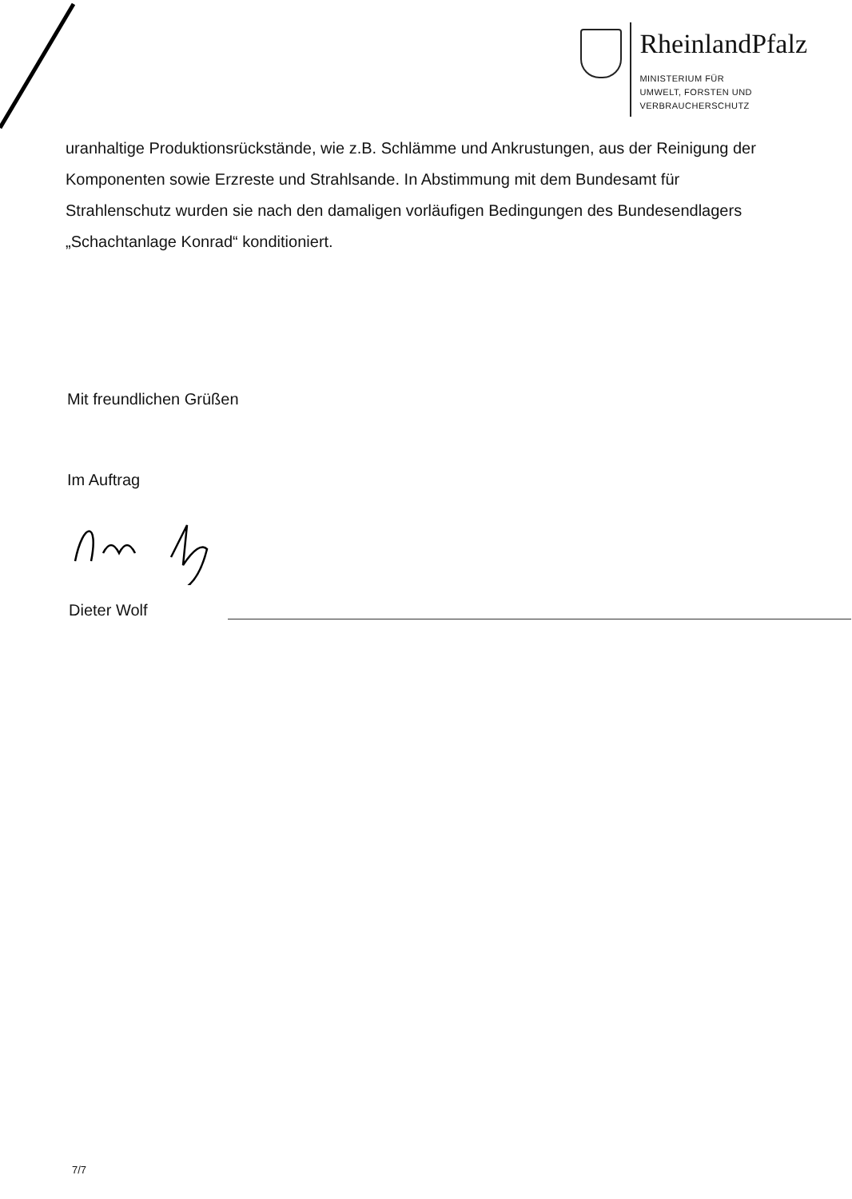RheinlandPfalz
MINISTERIUM FÜR
UMWELT, FORSTEN UND
VERBRAUCHERSCHUTZ
uranhaltige Produktionsrückstände, wie z.B. Schlämme und Ankrustungen, aus der Reinigung der Komponenten sowie Erzreste und Strahlsande. In Abstimmung mit dem Bundesamt für Strahlenschutz wurden sie nach den damaligen vorläufigen Bedingungen des Bundesendlagers „Schachtanlage Konrad“ konditioniert.
Mit freundlichen Grüßen
Im Auftrag
Dieter Wolf
7/7